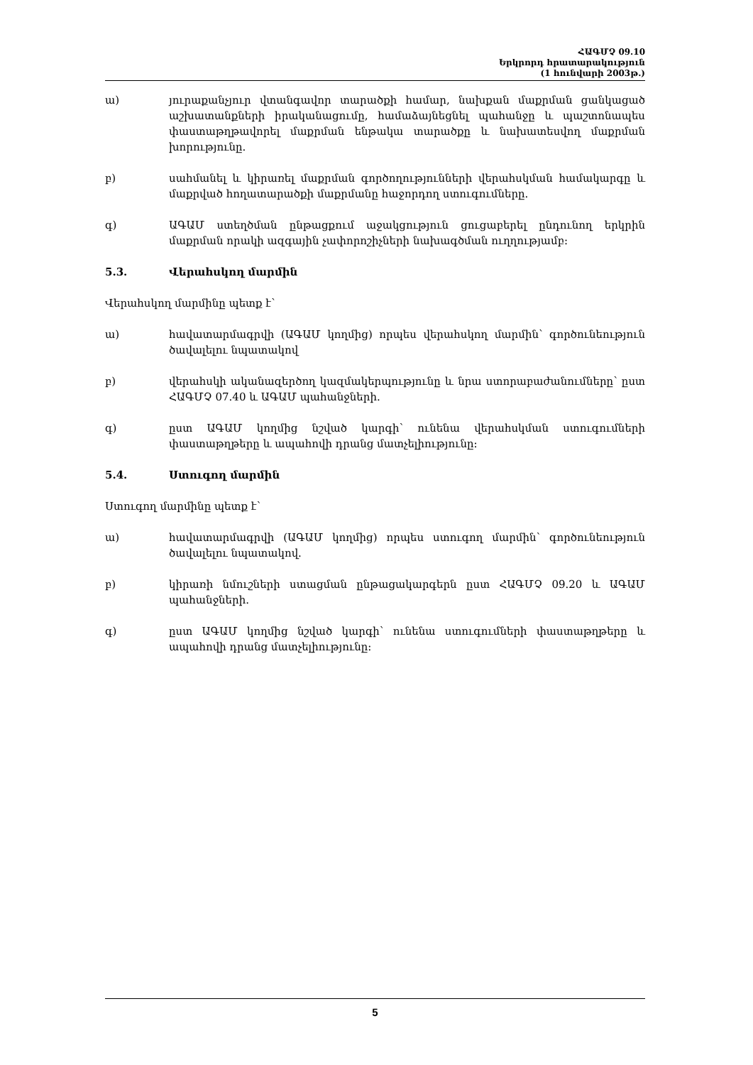ՀԱԳՄՉ 09.10
Երկրորդ հրատարակություն
(1 հունվարի 2003թ.)
ա) յուրաքանչյուր վտանգավոր տարածքի համար, նախքան մաքրման ցանկացած աշխատանքների իրականացումը, համաձայնեցնել պահանջը և պաշտոնապես փաստաթղթավորել մաքրման ենթակա տարածքը և նախատեսվող մաքրման խորությունը.
բ) սահմանել և կիրառել մաքրման գործողությունների վերահսկման համակարգը և մաքրված հողատարածքի մաքրմանը հաջորդող ստուգումները.
գ) ԱԳԱՄ ստեղծման ընթացքում աջակցություն ցուցաբերել ընդունող երկրին մաքրման որակի ազգային չափորոշիչների նախագծման ուղղությամբ:
5.3. Վերահսկող մարմին
Վերահսկող մարմինը պետք է՝
ա) հավատարմագրվի (ԱԳԱՄ կողմից) որպես վերահսկող մարմին՝ գործունեություն ծավալելու նպատակով
բ) վերահսկի ականազերծող կազմակերպությունը և նրա ստորաբաժանումները՝ ըստ ՀԱԳՄՉ 07.40 և ԱԳԱՄ պահանջների.
գ) ըստ ԱԳԱՄ կողմից նշված կարգի՝ ունենա վերահսկման ստուգումների փաստաթղթերը և ապահովի դրանց մատչելիությունը:
5.4. Ստուգող մարմին
Ստուգող մարմինը պետք է՝
ա) հավատարմագրվի (ԱԳԱՄ կողմից) որպես ստուգող մարմին՝ գործունեություն ծավալելու նպատակով.
բ) կիրառի նմուշների ստացման ընթացակարգերն ըստ ՀԱԳՄՉ 09.20 և ԱԳԱՄ պահանջների.
գ) ըստ ԱԳԱՄ կողմից նշված կարգի՝ ունենա ստուգումների փաստաթղթերը և ապահովի դրանց մատչելիությունը:
5